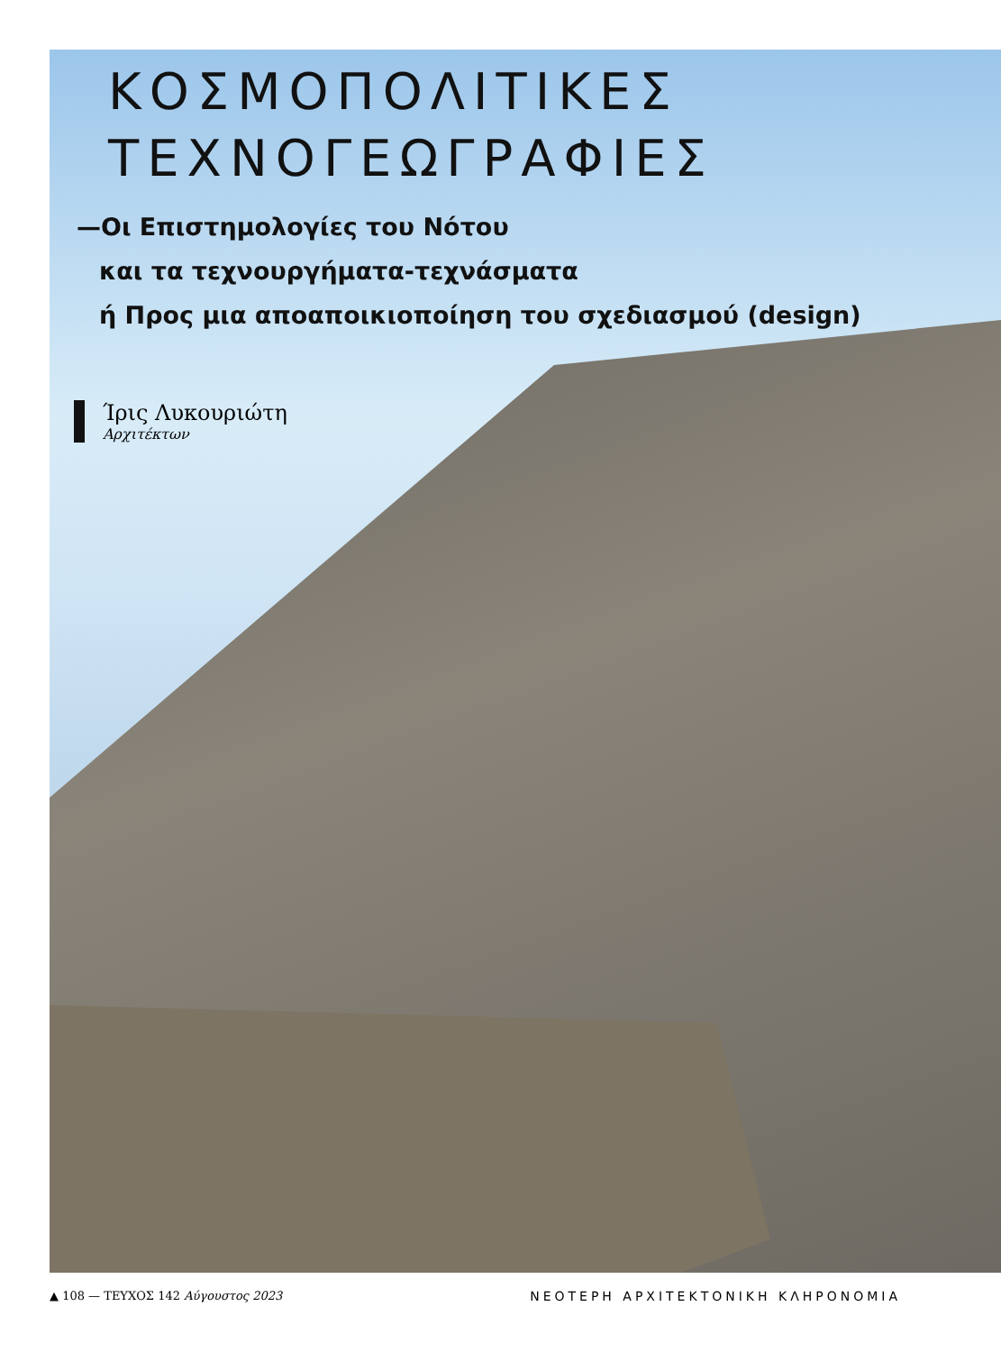ΚΟΣΜΟΠΟΛΙΤΙΚΕΣ
ΤΕΧΝΟΓΕΩΓΡΑΦΙΕΣ
—Οι Επιστημολογίες του Νότου
και τα τεχνουργήματα-τεχνάσματα
ή Προς μια αποαποικιοποίηση του σχεδιασμού (design)
Ίρις Λυκουριώτη
Αρχιτέκτων
▲ 108 — ΤΕΥΧΟΣ 142 Αύγουστος 2023 ΝΕΟΤΕΡΗ ΑΡΧΙΤΕΚΤΟΝΙΚΗ ΚΛΗΡΟΝΟΜΙΑ